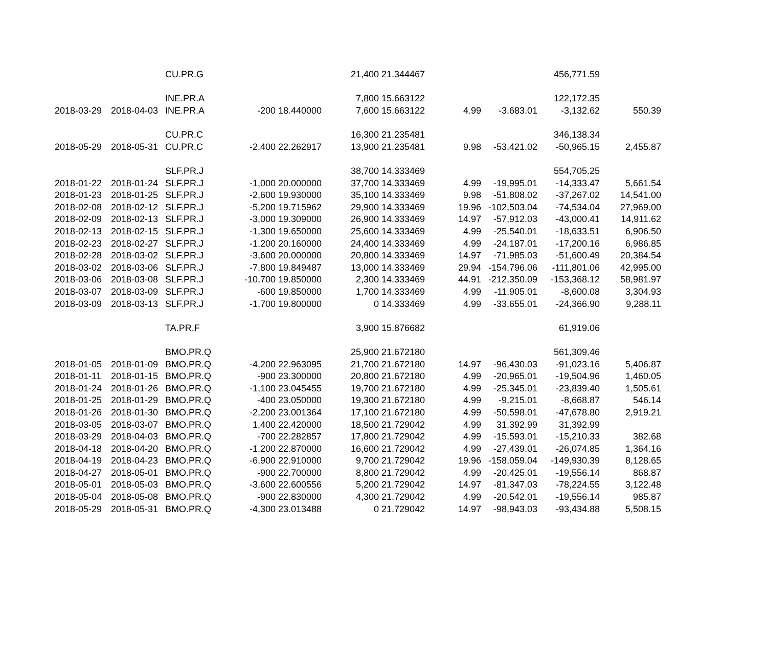| | | CU.PR.G | | | 21,400 | 21.344467 | | | 456,771.59 | |
| | | INE.PR.A | | | 7,800 | 15.663122 | | | 122,172.35 | |
| 2018-03-29 | 2018-04-03 | INE.PR.A | -200 | 18.440000 | 7,600 | 15.663122 | 4.99 | -3,683.01 | -3,132.62 | 550.39 |
| | | CU.PR.C | | | 16,300 | 21.235481 | | | 346,138.34 | |
| 2018-05-29 | 2018-05-31 | CU.PR.C | -2,400 | 22.262917 | 13,900 | 21.235481 | 9.98 | -53,421.02 | -50,965.15 | 2,455.87 |
| | | SLF.PR.J | | | 38,700 | 14.333469 | | | 554,705.25 | |
| 2018-01-22 | 2018-01-24 | SLF.PR.J | -1,000 | 20.000000 | 37,700 | 14.333469 | 4.99 | -19,995.01 | -14,333.47 | 5,661.54 |
| 2018-01-23 | 2018-01-25 | SLF.PR.J | -2,600 | 19.930000 | 35,100 | 14.333469 | 9.98 | -51,808.02 | -37,267.02 | 14,541.00 |
| 2018-02-08 | 2018-02-12 | SLF.PR.J | -5,200 | 19.715962 | 29,900 | 14.333469 | 19.96 | -102,503.04 | -74,534.04 | 27,969.00 |
| 2018-02-09 | 2018-02-13 | SLF.PR.J | -3,000 | 19.309000 | 26,900 | 14.333469 | 14.97 | -57,912.03 | -43,000.41 | 14,911.62 |
| 2018-02-13 | 2018-02-15 | SLF.PR.J | -1,300 | 19.650000 | 25,600 | 14.333469 | 4.99 | -25,540.01 | -18,633.51 | 6,906.50 |
| 2018-02-23 | 2018-02-27 | SLF.PR.J | -1,200 | 20.160000 | 24,400 | 14.333469 | 4.99 | -24,187.01 | -17,200.16 | 6,986.85 |
| 2018-02-28 | 2018-03-02 | SLF.PR.J | -3,600 | 20.000000 | 20,800 | 14.333469 | 14.97 | -71,985.03 | -51,600.49 | 20,384.54 |
| 2018-03-02 | 2018-03-06 | SLF.PR.J | -7,800 | 19.849487 | 13,000 | 14.333469 | 29.94 | -154,796.06 | -111,801.06 | 42,995.00 |
| 2018-03-06 | 2018-03-08 | SLF.PR.J | -10,700 | 19.850000 | 2,300 | 14.333469 | 44.91 | -212,350.09 | -153,368.12 | 58,981.97 |
| 2018-03-07 | 2018-03-09 | SLF.PR.J | -600 | 19.850000 | 1,700 | 14.333469 | 4.99 | -11,905.01 | -8,600.08 | 3,304.93 |
| 2018-03-09 | 2018-03-13 | SLF.PR.J | -1,700 | 19.800000 | 0 | 14.333469 | 4.99 | -33,655.01 | -24,366.90 | 9,288.11 |
| | | TA.PR.F | | | 3,900 | 15.876682 | | | 61,919.06 | |
| | | BMO.PR.Q | | | 25,900 | 21.672180 | | | 561,309.46 | |
| 2018-01-05 | 2018-01-09 | BMO.PR.Q | -4,200 | 22.963095 | 21,700 | 21.672180 | 14.97 | -96,430.03 | -91,023.16 | 5,406.87 |
| 2018-01-11 | 2018-01-15 | BMO.PR.Q | -900 | 23.300000 | 20,800 | 21.672180 | 4.99 | -20,965.01 | -19,504.96 | 1,460.05 |
| 2018-01-24 | 2018-01-26 | BMO.PR.Q | -1,100 | 23.045455 | 19,700 | 21.672180 | 4.99 | -25,345.01 | -23,839.40 | 1,505.61 |
| 2018-01-25 | 2018-01-29 | BMO.PR.Q | -400 | 23.050000 | 19,300 | 21.672180 | 4.99 | -9,215.01 | -8,668.87 | 546.14 |
| 2018-01-26 | 2018-01-30 | BMO.PR.Q | -2,200 | 23.001364 | 17,100 | 21.672180 | 4.99 | -50,598.01 | -47,678.80 | 2,919.21 |
| 2018-03-05 | 2018-03-07 | BMO.PR.Q | 1,400 | 22.420000 | 18,500 | 21.729042 | 4.99 | 31,392.99 | 31,392.99 | |
| 2018-03-29 | 2018-04-03 | BMO.PR.Q | -700 | 22.282857 | 17,800 | 21.729042 | 4.99 | -15,593.01 | -15,210.33 | 382.68 |
| 2018-04-18 | 2018-04-20 | BMO.PR.Q | -1,200 | 22.870000 | 16,600 | 21.729042 | 4.99 | -27,439.01 | -26,074.85 | 1,364.16 |
| 2018-04-19 | 2018-04-23 | BMO.PR.Q | -6,900 | 22.910000 | 9,700 | 21.729042 | 19.96 | -158,059.04 | -149,930.39 | 8,128.65 |
| 2018-04-27 | 2018-05-01 | BMO.PR.Q | -900 | 22.700000 | 8,800 | 21.729042 | 4.99 | -20,425.01 | -19,556.14 | 868.87 |
| 2018-05-01 | 2018-05-03 | BMO.PR.Q | -3,600 | 22.600556 | 5,200 | 21.729042 | 14.97 | -81,347.03 | -78,224.55 | 3,122.48 |
| 2018-05-04 | 2018-05-08 | BMO.PR.Q | -900 | 22.830000 | 4,300 | 21.729042 | 4.99 | -20,542.01 | -19,556.14 | 985.87 |
| 2018-05-29 | 2018-05-31 | BMO.PR.Q | -4,300 | 23.013488 | 0 | 21.729042 | 14.97 | -98,943.03 | -93,434.88 | 5,508.15 |